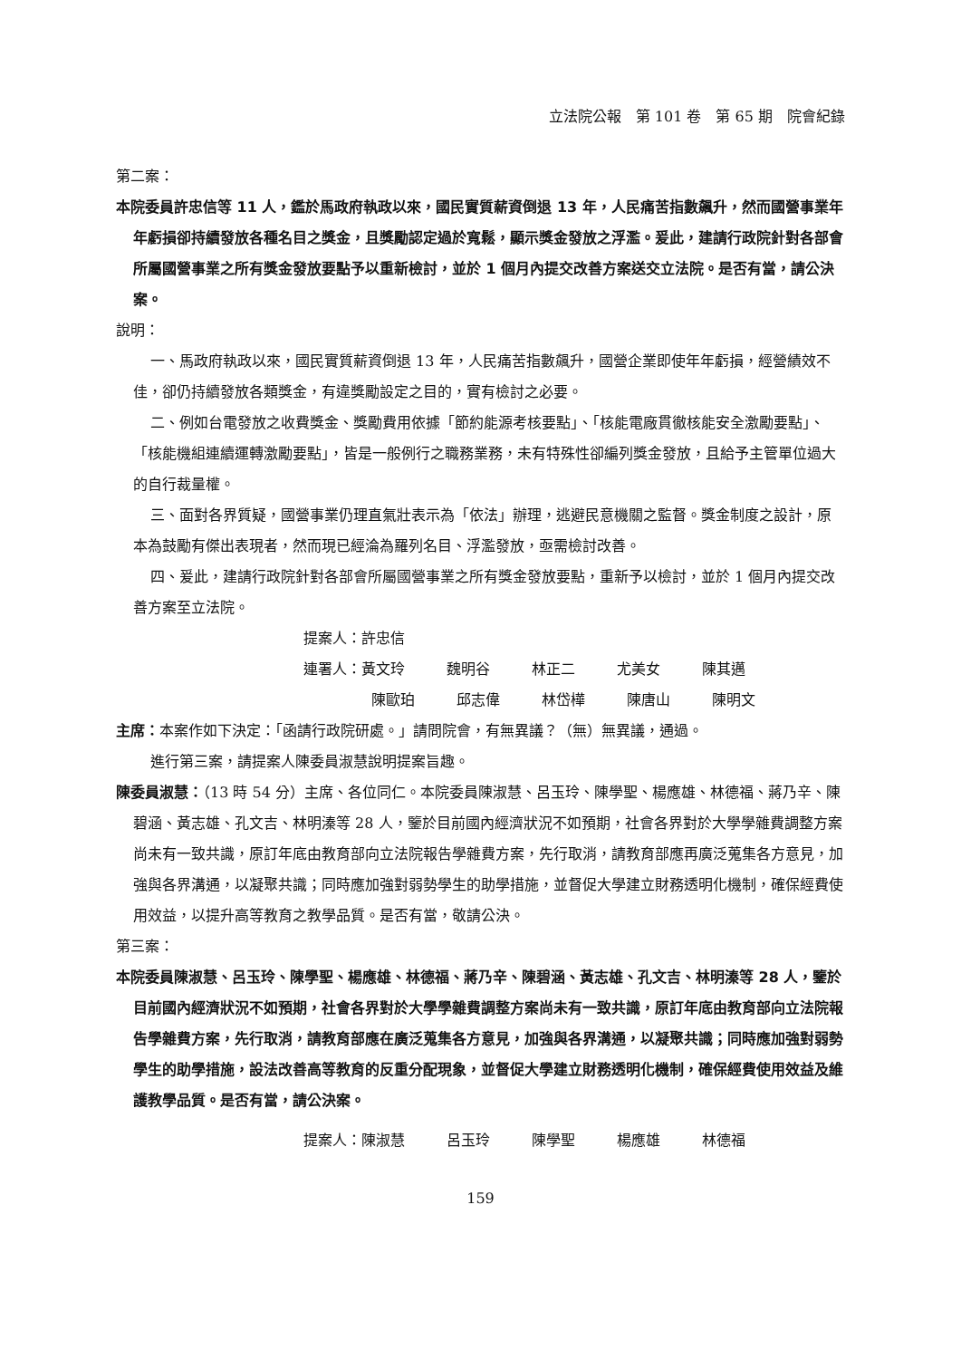立法院公報　第 101 卷　第 65 期　院會紀錄
第二案：
本院委員許忠信等 11 人，鑑於馬政府執政以來，國民實質薪資倒退 13 年，人民痛苦指數飆升，然而國營事業年年虧損卻持續發放各種名目之獎金，且獎勵認定過於寬鬆，顯示獎金發放之浮濫。爰此，建請行政院針對各部會所屬國營事業之所有獎金發放要點予以重新檢討，並於 1 個月內提交改善方案送交立法院。是否有當，請公決案。
說明：
一、馬政府執政以來，國民實質薪資倒退 13 年，人民痛苦指數飆升，國營企業即使年年虧損，經營績效不佳，卻仍持續發放各類獎金，有違獎勵設定之目的，實有檢討之必要。
二、例如台電發放之收費獎金、獎勵費用依據「節約能源考核要點」、「核能電廠貫徹核能安全激勵要點」、「核能機組連續運轉激勵要點」，皆是一般例行之職務業務，未有特殊性卻編列獎金發放，且給予主管單位過大的自行裁量權。
三、面對各界質疑，國營事業仍理直氣壯表示為「依法」辦理，逃避民意機關之監督。獎金制度之設計，原本為鼓勵有傑出表現者，然而現已經淪為羅列名目、浮濫發放，亟需檢討改善。
四、爰此，建請行政院針對各部會所屬國營事業之所有獎金發放要點，重新予以檢討，並於 1 個月內提交改善方案至立法院。
提案人：許忠信
連署人： 黃文玲 魏明谷 林正二 尤美女 陳其邁
陳歐珀 邱志偉 林岱樺 陳唐山 陳明文
主席：本案作如下決定：「函請行政院研處。」請問院會，有無異議？（無）無異議，通過。
進行第三案，請提案人陳委員淑慧說明提案旨趣。
陳委員淑慧：（13 時 54 分）主席、各位同仁。本院委員陳淑慧、呂玉玲、陳學聖、楊應雄、林德福、蔣乃辛、陳碧涵、黃志雄、孔文吉、林明溱等 28 人，鑒於目前國內經濟狀況不如預期，社會各界對於大學學雜費調整方案尚未有一致共識，原訂年底由教育部向立法院報告學雜費方案，先行取消，請教育部應再廣泛蒐集各方意見，加強與各界溝通，以凝聚共識；同時應加強對弱勢學生的助學措施，並督促大學建立財務透明化機制，確保經費使用效益，以提升高等教育之教學品質。是否有當，敬請公決。
第三案：
本院委員陳淑慧、呂玉玲、陳學聖、楊應雄、林德福、蔣乃辛、陳碧涵、黃志雄、孔文吉、林明溱等 28 人，鑒於目前國內經濟狀況不如預期，社會各界對於大學學雜費調整方案尚未有一致共識，原訂年底由教育部向立法院報告學雜費方案，先行取消，請教育部應在廣泛蒐集各方意見，加強與各界溝通，以凝聚共識；同時應加強對弱勢學生的助學措施，設法改善高等教育的反重分配現象，並督促大學建立財務透明化機制，確保經費使用效益及維護教學品質。是否有當，請公決案。
提案人： 陳淑慧 呂玉玲 陳學聖 楊應雄 林德福
159